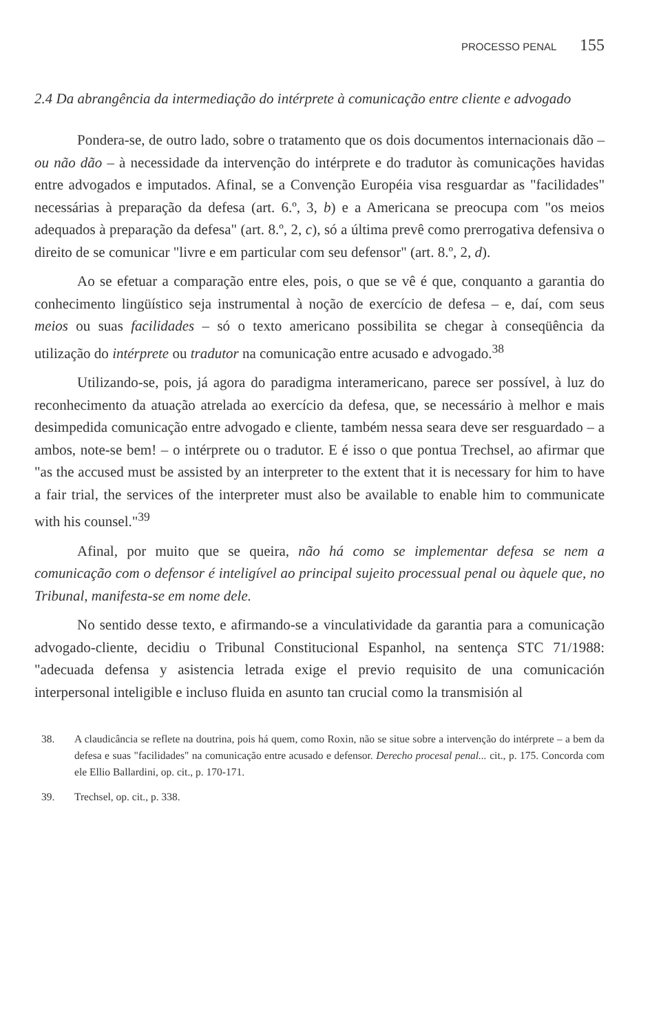PROCESSO PENAL 155
2.4 Da abrangência da intermediação do intérprete à comunicação entre cliente e advogado
Pondera-se, de outro lado, sobre o tratamento que os dois documentos internacionais dão – ou não dão – à necessidade da intervenção do intérprete e do tradutor às comunicações havidas entre advogados e imputados. Afinal, se a Convenção Européia visa resguardar as "facilidades" necessárias à preparação da defesa (art. 6.º, 3, b) e a Americana se preocupa com "os meios adequados à preparação da defesa" (art. 8.º, 2, c), só a última prevê como prerrogativa defensiva o direito de se comunicar "livre e em particular com seu defensor" (art. 8.º, 2, d).
Ao se efetuar a comparação entre eles, pois, o que se vê é que, conquanto a garantia do conhecimento lingüístico seja instrumental à noção de exercício de defesa – e, daí, com seus meios ou suas facilidades – só o texto americano possibilita se chegar à conseqüência da utilização do intérprete ou tradutor na comunicação entre acusado e advogado.<sup>38</sup>
Utilizando-se, pois, já agora do paradigma interamericano, parece ser possível, à luz do reconhecimento da atuação atrelada ao exercício da defesa, que, se necessário à melhor e mais desimpedida comunicação entre advogado e cliente, também nessa seara deve ser resguardado – a ambos, note-se bem! – o intérprete ou o tradutor. E é isso o que pontua Trechsel, ao afirmar que "as the accused must be assisted by an interpreter to the extent that it is necessary for him to have a fair trial, the services of the interpreter must also be available to enable him to communicate with his counsel."<sup>39</sup>
Afinal, por muito que se queira, não há como se implementar defesa se nem a comunicação com o defensor é inteligível ao principal sujeito processual penal ou àquele que, no Tribunal, manifesta-se em nome dele.
No sentido desse texto, e afirmando-se a vinculatividade da garantia para a comunicação advogado-cliente, decidiu o Tribunal Constitucional Espanhol, na sentença STC 71/1988: "adecuada defensa y asistencia letrada exige el previo requisito de una comunicación interpersonal inteligible e incluso fluida en asunto tan crucial como la transmisión al
38. A claudicância se reflete na doutrina, pois há quem, como Roxin, não se situe sobre a intervenção do intérprete – a bem da defesa e suas "facilidades" na comunicação entre acusado e defensor. Derecho procesal penal... cit., p. 175. Concorda com ele Ellio Ballardini, op. cit., p. 170-171.
39. Trechsel, op. cit., p. 338.